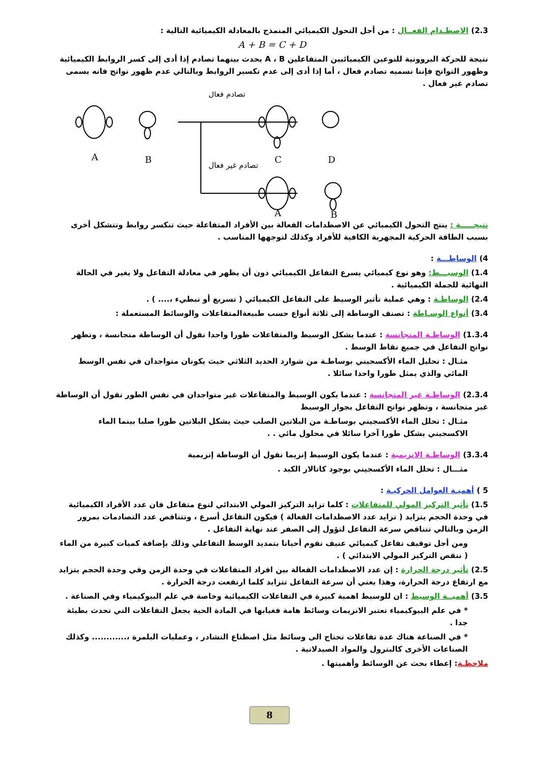2.3) الاصطـدام الفعــال : من أجل التحول الكيميائي المنمذج بالمعادلة الكيميائية التالية :
A + B = C + D
نتيجة للحركة البروونية للنوعين الكيميائيين المتفاعلين A ، B يحدث بينهما تصادم إذا أدى إلى كسر الروابط الكيميائية وظهور النواتج فإننا نسميه تصادم فعال ، أما إذا أدى إلى عدم تكسير الروابط وبالتالي عدم ظهور نواتج فانه يسمى تصادم غير فعال .
A
B
C
D
A
B
تصادم فعال
تصادم غير فعال
نتيجـــــة : ينتج التحول الكيميائي عن الاصطدامات الفعالة بين الأفراد المتفاعلة حيث تنكسر روابط وتتشكل أخرى بسبب الطاقة الحركية المجهرية الكافية للأفراد وكذلك لتوجهها المناسب .
4) الوساطـــة :
1.4) الوسيـــط: وهو نوع كيميائي يسرع التفاعل الكيميائي دون أن يظهر في معادلة التفاعل ولا يغير في الحالة النهائية للجملة الكيميائية .
2.4) الوساطـة : وهي عملية تأثير الوسيط على التفاعل الكيميائي ( تسريع أو تبطيء ،.... ) .
3.4) أنواع الوسـاطة : تصنف الوساطة إلى ثلاثة أنواع حسب طبيعةالمتفاعلات والوسائط المستعملة :
1.3.4) الوساطـة المتجانسة : عندما يشكل الوسيط والمتفاعلات طورا واحدا نقول أن الوساطة متجانسة ، وتظهر نواتج التفاعل في جميع نقاط الوسط .
مثـال : تحليل الماء الأكسجيني بوساطـة من شوارد الحديد الثلاثي حيث يكونان متواجدان في نفس الوسط المائي والذي يمثل طورا واحدا سائلا .
2.3.4) الوساطـة غير المتجانسة : عندما يكون الوسيط والمتفاعلات غير متواجدان في نفس الطور نقول أن الوساطة غير متجانسة ، وتظهر نواتج التفاعل بجوار الوسيط
مثـال : تحلل الماء الأكسجيني بوساطـة من البلاتين الصلب حيث يشكل البلاتين طورا صلبا بينما الماء الاكسجيني يشكل طورا آخرا سائلا في محلول مائي . .
3.3.4) الوساطـة الانزيمية : عندما يكون الوسيط إنزيما نقول أن الوساطة إنزيمية
مثـــال : تحلل الماء الأكسجيني بوجود كاتالاز الكبد .
5 ) أهميـة العوامل الحركيـة :
1.5) تأثير التركيز المولي للمتفاعلات : كلما تزايد التركيز المولي الابتدائي لنوع متفاعل فان عدد الأفراد الكيميائية في وحدة الحجم يتزايد ( تزايد عدد الاصطدامات الفعالة ) فيكون التفاعل أسرع ، وتتناقص عدد التصادمات بمرور الزمن وبالتالي تتناقص سرعة التفاعل لتؤول إلى الصفر عند نهاية التفاعل .
ومن أجل توقيف تفاعل كيميائي عنيف نقوم أحيانا بتمديد الوسط التفاعلي وذلك بإضافة كميات كبيرة من الماء ( ننقص التركيز المولي الابتدائي ) .
2.5) تأثير درجة الحرارة : إن عدد الاصطدامات الفعالة بين افراد المتفاعلات في وحدة الزمن وفي وحدة الحجم يتزايد مع ارتفاع درجة الحرارة، وهذا يعني أن سرعة التفاعل تتزايد كلما ارتفعت درجة الحرارة .
3.5) أهميــة الوسيط : ان للوسيط اهمية كبيرة في التفاعلات الكيميائية وخاصة في علم البيوكيمياء وفي الصناعة .
* في علم البيوكيمياء تعتبر الانزيمات وسائط هامة فغيابها في المادة الحية يجعل التفاعلات التي تحدث بطيئة جدا .
* في الصناعة هناك عدة تفاعلات تحتاج الى وسائط مثل اصطناع النشادر ، وعمليات البلمرة ،............ وكذلك الصناعات الأخرى كالبترول والمواد الصيدلانية .
ملاحظـة: إعطاء بحث عن الوسائط وأهميتها .
8